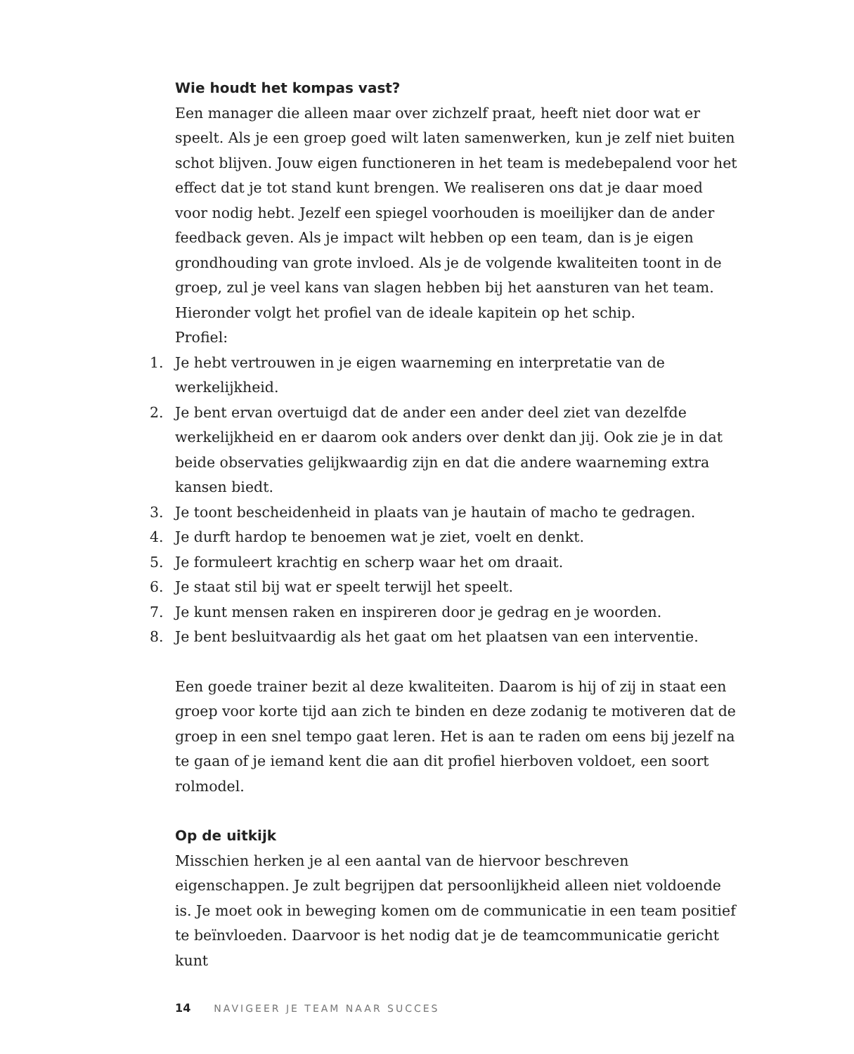Wie houdt het kompas vast?
Een manager die alleen maar over zichzelf praat, heeft niet door wat er speelt. Als je een groep goed wilt laten samenwerken, kun je zelf niet buiten schot blijven. Jouw eigen functioneren in het team is medebepalend voor het effect dat je tot stand kunt brengen. We realiseren ons dat je daar moed voor nodig hebt. Jezelf een spiegel voorhouden is moeilijker dan de ander feedback geven. Als je impact wilt hebben op een team, dan is je eigen grondhouding van grote invloed. Als je de volgende kwaliteiten toont in de groep, zul je veel kans van slagen hebben bij het aansturen van het team. Hieronder volgt het profiel van de ideale kapitein op het schip.
Profiel:
1. Je hebt vertrouwen in je eigen waarneming en interpretatie van de werkelijkheid.
2. Je bent ervan overtuigd dat de ander een ander deel ziet van dezelfde werkelijkheid en er daarom ook anders over denkt dan jij. Ook zie je in dat beide observaties gelijkwaardig zijn en dat die andere waarneming extra kansen biedt.
3. Je toont bescheidenheid in plaats van je hautain of macho te gedragen.
4. Je durft hardop te benoemen wat je ziet, voelt en denkt.
5. Je formuleert krachtig en scherp waar het om draait.
6. Je staat stil bij wat er speelt terwijl het speelt.
7. Je kunt mensen raken en inspireren door je gedrag en je woorden.
8. Je bent besluitvaardig als het gaat om het plaatsen van een interventie.
Een goede trainer bezit al deze kwaliteiten. Daarom is hij of zij in staat een groep voor korte tijd aan zich te binden en deze zodanig te motiveren dat de groep in een snel tempo gaat leren. Het is aan te raden om eens bij jezelf na te gaan of je iemand kent die aan dit profiel hierboven voldoet, een soort rolmodel.
Op de uitkijk
Misschien herken je al een aantal van de hiervoor beschreven eigenschappen. Je zult begrijpen dat persoonlijkheid alleen niet voldoende is. Je moet ook in beweging komen om de communicatie in een team positief te beïnvloeden. Daarvoor is het nodig dat je de teamcommunicatie gericht kunt
14 NAVIGEER JE TEAM NAAR SUCCES